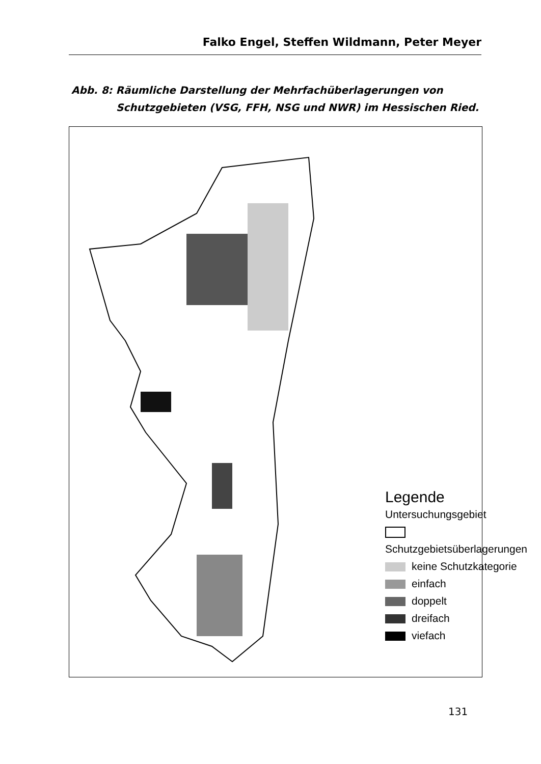Falko Engel, Steffen Wildmann, Peter Meyer
Abb. 8: Räumliche Darstellung der Mehrfachüberlagerungen von
Schutzgebieten (VSG, FFH, NSG und NWR) im Hessischen Ried.
Legende
Untersuchungsgebiet
Schutzgebietsüberlagerungen
keine Schutzkategorie
einfach
doppelt
dreifach
viefach
131